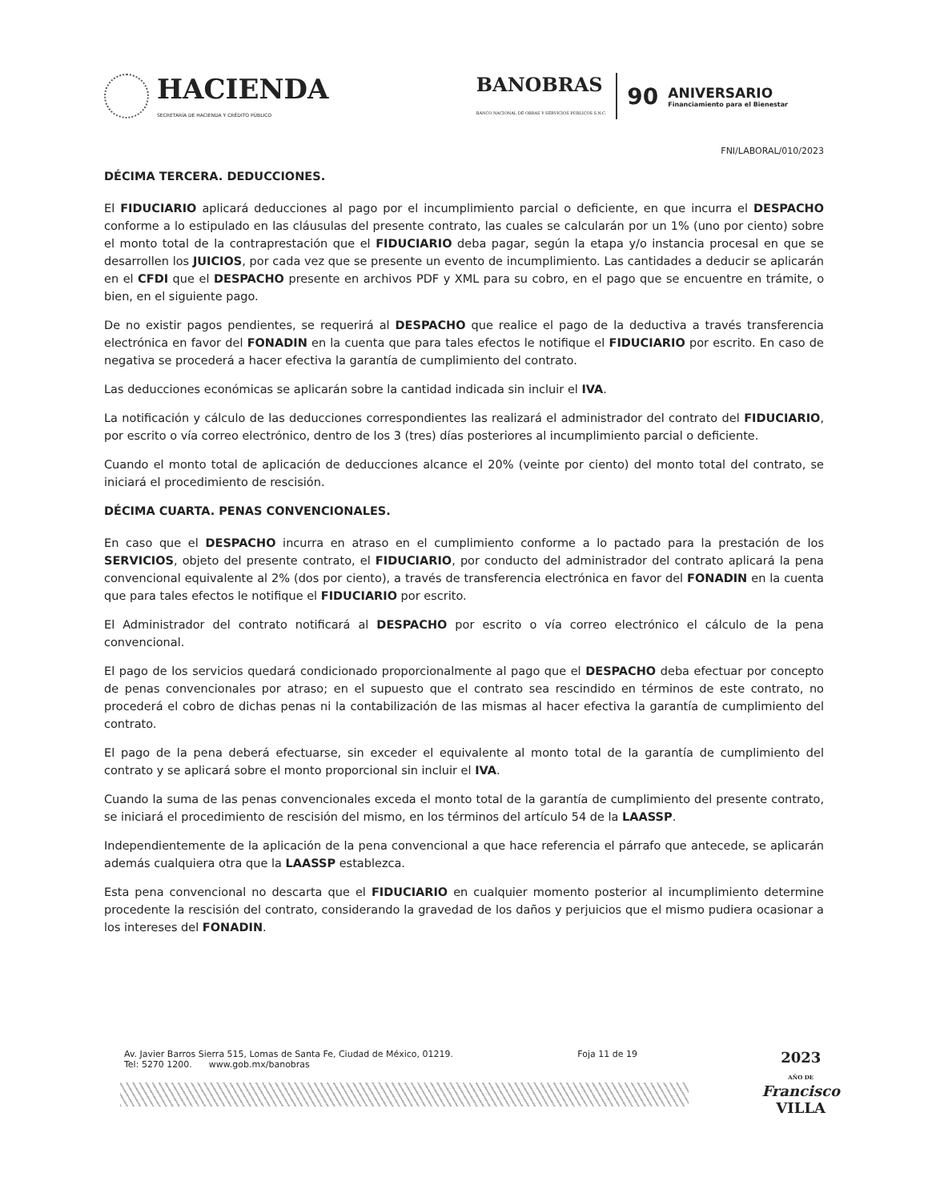HACIENDA
SECRETARÍA DE HACIENDA Y CRÉDITO PÚBLICO
BANOBRAS
BANCO NACIONAL DE OBRAS Y SERVICIOS PÚBLICOS S.N.C.
90
ANIVERSARIO
Financiamiento para el Bienestar
FNI/LABORAL/010/2023
DÉCIMA TERCERA. DEDUCCIONES.
El FIDUCIARIO aplicará deducciones al pago por el incumplimiento parcial o deficiente, en que incurra el DESPACHO conforme a lo estipulado en las cláusulas del presente contrato, las cuales se calcularán por un 1% (uno por ciento) sobre el monto total de la contraprestación que el FIDUCIARIO deba pagar, según la etapa y/o instancia procesal en que se desarrollen los JUICIOS, por cada vez que se presente un evento de incumplimiento. Las cantidades a deducir se aplicarán en el CFDI que el DESPACHO presente en archivos PDF y XML para su cobro, en el pago que se encuentre en trámite, o bien, en el siguiente pago.
De no existir pagos pendientes, se requerirá al DESPACHO que realice el pago de la deductiva a través transferencia electrónica en favor del FONADIN en la cuenta que para tales efectos le notifique el FIDUCIARIO por escrito. En caso de negativa se procederá a hacer efectiva la garantía de cumplimiento del contrato.
Las deducciones económicas se aplicarán sobre la cantidad indicada sin incluir el IVA.
La notificación y cálculo de las deducciones correspondientes las realizará el administrador del contrato del FIDUCIARIO, por escrito o vía correo electrónico, dentro de los 3 (tres) días posteriores al incumplimiento parcial o deficiente.
Cuando el monto total de aplicación de deducciones alcance el 20% (veinte por ciento) del monto total del contrato, se iniciará el procedimiento de rescisión.
DÉCIMA CUARTA. PENAS CONVENCIONALES.
En caso que el DESPACHO incurra en atraso en el cumplimiento conforme a lo pactado para la prestación de los SERVICIOS, objeto del presente contrato, el FIDUCIARIO, por conducto del administrador del contrato aplicará la pena convencional equivalente al 2% (dos por ciento), a través de transferencia electrónica en favor del FONADIN en la cuenta que para tales efectos le notifique el FIDUCIARIO por escrito.
El Administrador del contrato notificará al DESPACHO por escrito o vía correo electrónico el cálculo de la pena convencional.
El pago de los servicios quedará condicionado proporcionalmente al pago que el DESPACHO deba efectuar por concepto de penas convencionales por atraso; en el supuesto que el contrato sea rescindido en términos de este contrato, no procederá el cobro de dichas penas ni la contabilización de las mismas al hacer efectiva la garantía de cumplimiento del contrato.
El pago de la pena deberá efectuarse, sin exceder el equivalente al monto total de la garantía de cumplimiento del contrato y se aplicará sobre el monto proporcional sin incluir el IVA.
Cuando la suma de las penas convencionales exceda el monto total de la garantía de cumplimiento del presente contrato, se iniciará el procedimiento de rescisión del mismo, en los términos del artículo 54 de la LAASSP.
Independientemente de la aplicación de la pena convencional a que hace referencia el párrafo que antecede, se aplicarán además cualquiera otra que la LAASSP establezca.
Esta pena convencional no descarta que el FIDUCIARIO en cualquier momento posterior al incumplimiento determine procedente la rescisión del contrato, considerando la gravedad de los daños y perjuicios que el mismo pudiera ocasionar a los intereses del FONADIN.
Av. Javier Barros Sierra 515, Lomas de Santa Fe, Ciudad de México, 01219.
Tel: 5270 1200. www.gob.mx/banobras
Foja 11 de 19
2023
AÑO DE
Francisco
VILLA